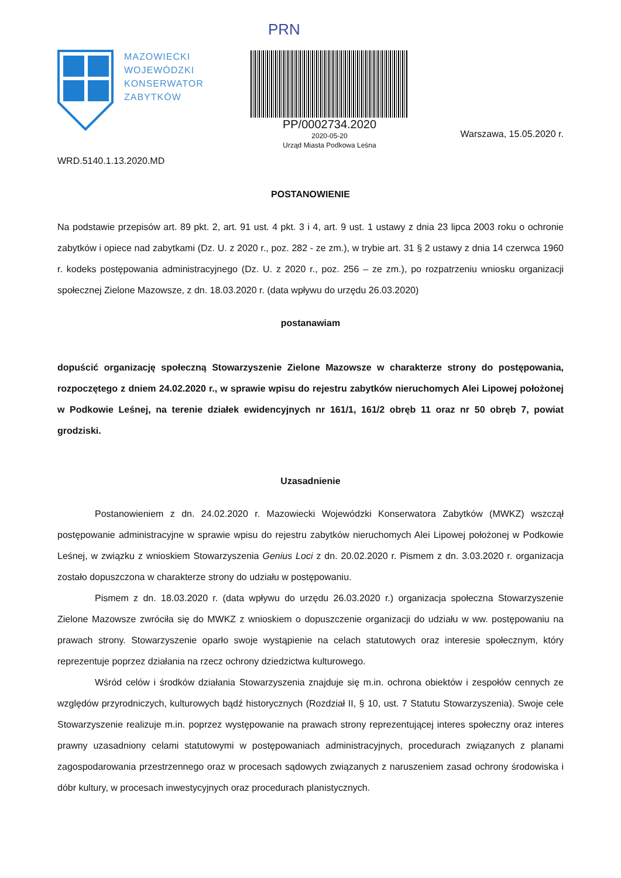MAZOWIECKI
WOJEWÓDZKI
KONSERWATOR
ZABYTKÓW
PRN
PP/0002734.2020
2020-05-20
Urząd Miasta Podkowa Leśna
Warszawa, 15.05.2020 r.
WRD.5140.1.13.2020.MD
POSTANOWIENIE
Na podstawie przepisów art. 89 pkt. 2, art. 91 ust. 4 pkt. 3 i 4, art. 9 ust. 1 ustawy z dnia 23 lipca 2003 roku o ochronie zabytków i opiece nad zabytkami (Dz. U. z 2020 r., poz. 282 - ze zm.), w trybie art. 31 § 2 ustawy z dnia 14 czerwca 1960 r. kodeks postępowania administracyjnego (Dz. U. z 2020 r., poz. 256 – ze zm.), po rozpatrzeniu wniosku organizacji społecznej Zielone Mazowsze, z dn. 18.03.2020 r. (data wpływu do urzędu 26.03.2020)
postanawiam
dopuścić organizację społeczną Stowarzyszenie Zielone Mazowsze w charakterze strony do postępowania, rozpoczętego z dniem 24.02.2020 r., w sprawie wpisu do rejestru zabytków nieruchomych Alei Lipowej położonej w Podkowie Leśnej, na terenie działek ewidencyjnych nr 161/1, 161/2 obręb 11 oraz nr 50 obręb 7, powiat grodziski.
Uzasadnienie
Postanowieniem z dn. 24.02.2020 r. Mazowiecki Wojewódzki Konserwatora Zabytków (MWKZ) wszczął postępowanie administracyjne w sprawie wpisu do rejestru zabytków nieruchomych Alei Lipowej położonej w Podkowie Leśnej, w związku z wnioskiem Stowarzyszenia Genius Loci z dn. 20.02.2020 r. Pismem z dn. 3.03.2020 r. organizacja zostało dopuszczona w charakterze strony do udziału w postępowaniu.
Pismem z dn. 18.03.2020 r. (data wpływu do urzędu 26.03.2020 r.) organizacja społeczna Stowarzyszenie Zielone Mazowsze zwróciła się do MWKZ z wnioskiem o dopuszczenie organizacji do udziału w ww. postępowaniu na prawach strony. Stowarzyszenie oparło swoje wystąpienie na celach statutowych oraz interesie społecznym, który reprezentuje poprzez działania na rzecz ochrony dziedzictwa kulturowego.
Wśród celów i środków działania Stowarzyszenia znajduje się m.in. ochrona obiektów i zespołów cennych ze względów przyrodniczych, kulturowych bądź historycznych (Rozdział II, § 10, ust. 7 Statutu Stowarzyszenia). Swoje cele Stowarzyszenie realizuje m.in. poprzez występowanie na prawach strony reprezentującej interes społeczny oraz interes prawny uzasadniony celami statutowymi w postępowaniach administracyjnych, procedurach związanych z planami zagospodarowania przestrzennego oraz w procesach sądowych związanych z naruszeniem zasad ochrony środowiska i dóbr kultury, w procesach inwestycyjnych oraz procedurach planistycznych.